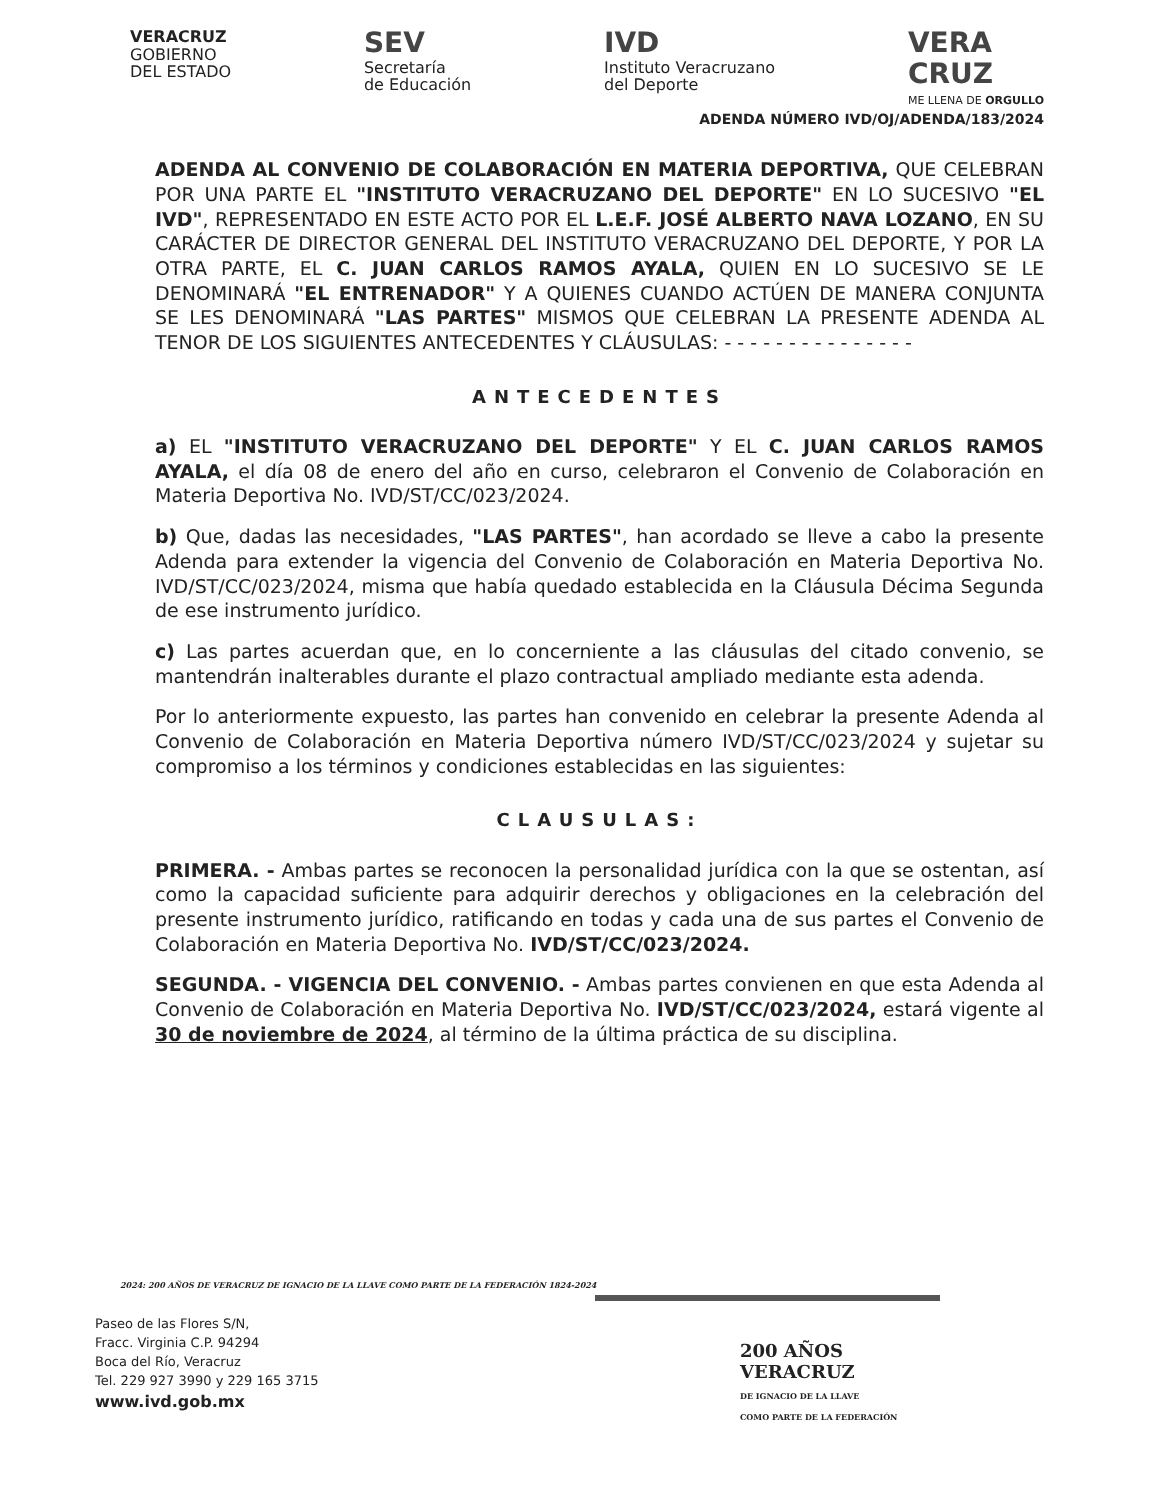VERACRUZ
GOBIERNO
DEL ESTADO
SEV
Secretaría
de Educación
IVD
Instituto Veracruzano
del Deporte
VERA
CRUZ
ME LLENA DE ORGULLO
ADENDA NÚMERO IVD/OJ/ADENDA/183/2024
ADENDA AL CONVENIO DE COLABORACIÓN EN MATERIA DEPORTIVA, QUE CELEBRAN POR UNA PARTE EL "INSTITUTO VERACRUZANO DEL DEPORTE" EN LO SUCESIVO "EL IVD", REPRESENTADO EN ESTE ACTO POR EL L.E.F. JOSÉ ALBERTO NAVA LOZANO, EN SU CARÁCTER DE DIRECTOR GENERAL DEL INSTITUTO VERACRUZANO DEL DEPORTE, Y POR LA OTRA PARTE, EL C. JUAN CARLOS RAMOS AYALA, QUIEN EN LO SUCESIVO SE LE DENOMINARÁ "EL ENTRENADOR" Y A QUIENES CUANDO ACTÚEN DE MANERA CONJUNTA SE LES DENOMINARÁ "LAS PARTES" MISMOS QUE CELEBRAN LA PRESENTE ADENDA AL TENOR DE LOS SIGUIENTES ANTECEDENTES Y CLÁUSULAS: - - - - - - - - - - - - - - -
ANTECEDENTES
a) EL "INSTITUTO VERACRUZANO DEL DEPORTE" Y EL C. JUAN CARLOS RAMOS AYALA, el día 08 de enero del año en curso, celebraron el Convenio de Colaboración en Materia Deportiva No. IVD/ST/CC/023/2024.
b) Que, dadas las necesidades, "LAS PARTES", han acordado se lleve a cabo la presente Adenda para extender la vigencia del Convenio de Colaboración en Materia Deportiva No. IVD/ST/CC/023/2024, misma que había quedado establecida en la Cláusula Décima Segunda de ese instrumento jurídico.
c) Las partes acuerdan que, en lo concerniente a las cláusulas del citado convenio, se mantendrán inalterables durante el plazo contractual ampliado mediante esta adenda.
Por lo anteriormente expuesto, las partes han convenido en celebrar la presente Adenda al Convenio de Colaboración en Materia Deportiva número IVD/ST/CC/023/2024 y sujetar su compromiso a los términos y condiciones establecidas en las siguientes:
CLAUSULAS:
PRIMERA. - Ambas partes se reconocen la personalidad jurídica con la que se ostentan, así como la capacidad suficiente para adquirir derechos y obligaciones en la celebración del presente instrumento jurídico, ratificando en todas y cada una de sus partes el Convenio de Colaboración en Materia Deportiva No. IVD/ST/CC/023/2024.
SEGUNDA. - VIGENCIA DEL CONVENIO. - Ambas partes convienen en que esta Adenda al Convenio de Colaboración en Materia Deportiva No. IVD/ST/CC/023/2024, estará vigente al 30 de noviembre de 2024, al término de la última práctica de su disciplina.
2024: 200 AÑOS DE VERACRUZ DE IGNACIO DE LA LLAVE COMO PARTE DE LA FEDERACIÓN 1824-2024
Paseo de las Flores S/N,
Fracc. Virginia C.P. 94294
Boca del Río, Veracruz
Tel. 229 927 3990 y 229 165 3715
www.ivd.gob.mx
200 AÑOS
VERACRUZ
DE IGNACIO DE LA LLAVE
COMO PARTE DE LA FEDERACIÓN